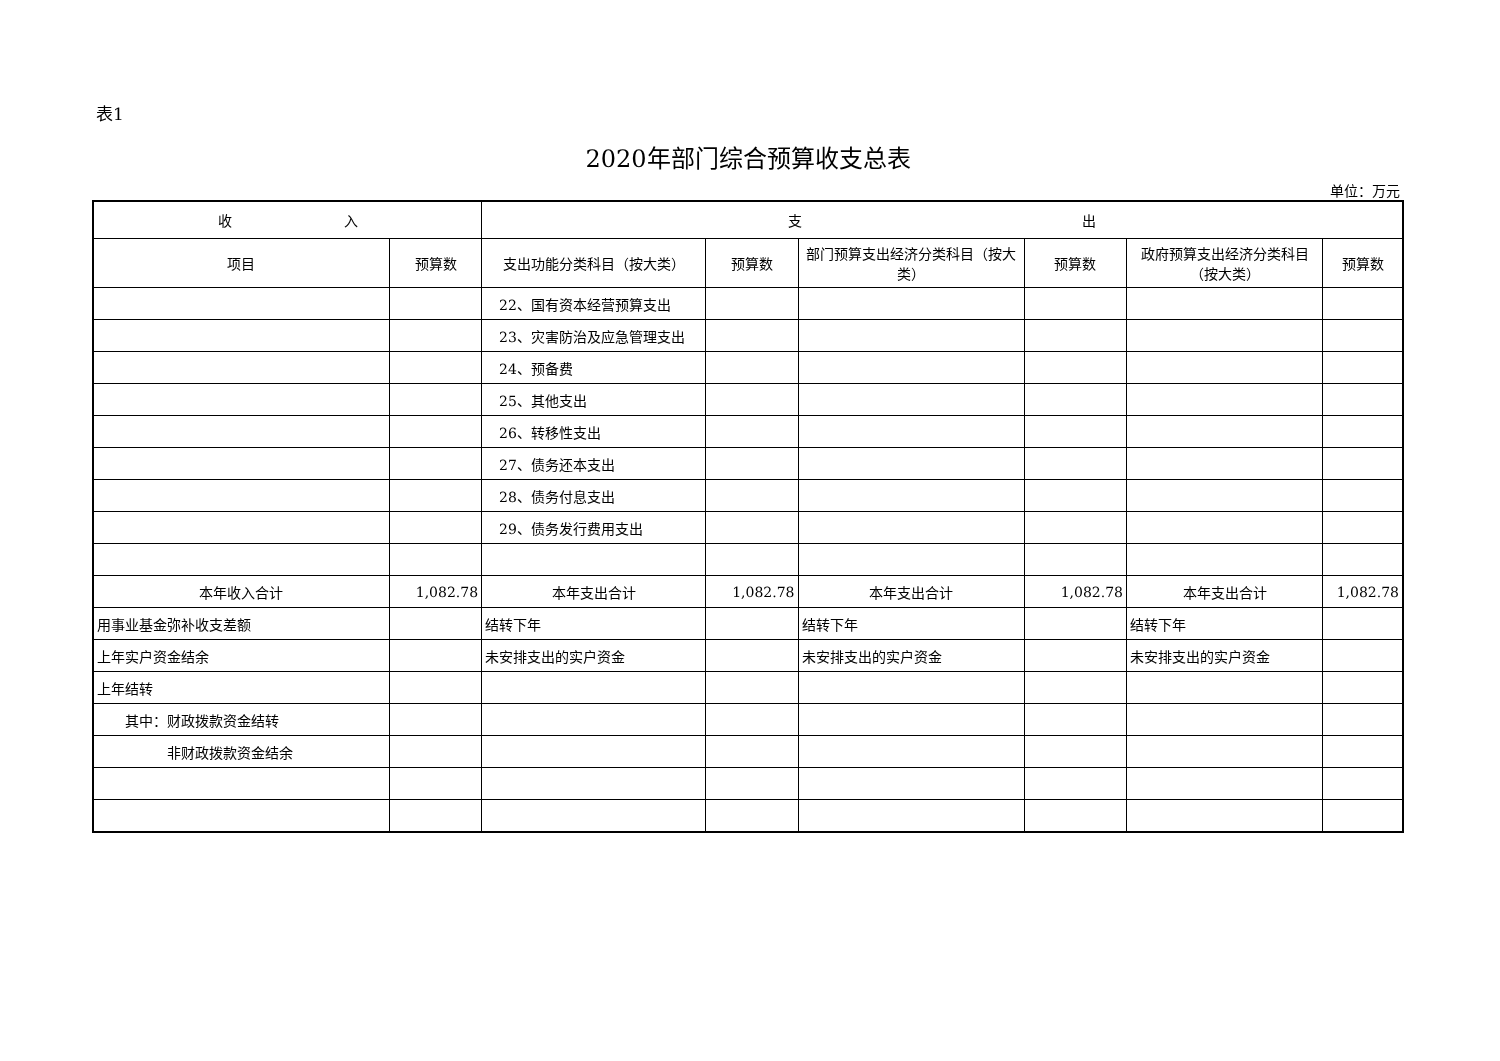表1
2020年部门综合预算收支总表
单位：万元
| 收 入 | | 支 出 | | | | | |
| --- | --- | --- | --- | --- | --- | --- | --- |
| 项目 | 预算数 | 支出功能分类科目（按大类） | 预算数 | 部门预算支出经济分类科目（按大类） | 预算数 | 政府预算支出经济分类科目（按大类） | 预算数 |
| | | 22、国有资本经营预算支出 | | | | | |
| | | 23、灾害防治及应急管理支出 | | | | | |
| | | 24、预备费 | | | | | |
| | | 25、其他支出 | | | | | |
| | | 26、转移性支出 | | | | | |
| | | 27、债务还本支出 | | | | | |
| | | 28、债务付息支出 | | | | | |
| | | 29、债务发行费用支出 | | | | | |
| 本年收入合计 | 1,082.78 | 本年支出合计 | 1,082.78 | 本年支出合计 | 1,082.78 | 本年支出合计 | 1,082.78 |
| 用事业基金弥补收支差额 | | 结转下年 | | 结转下年 | | 结转下年 | |
| 上年实户资金结余 | | 未安排支出的实户资金 | | 未安排支出的实户资金 | | 未安排支出的实户资金 | |
| 上年结转 | | | | | | | |
| 其中：财政拨款资金结转 | | | | | | | |
| 非财政拨款资金结余 | | | | | | | |